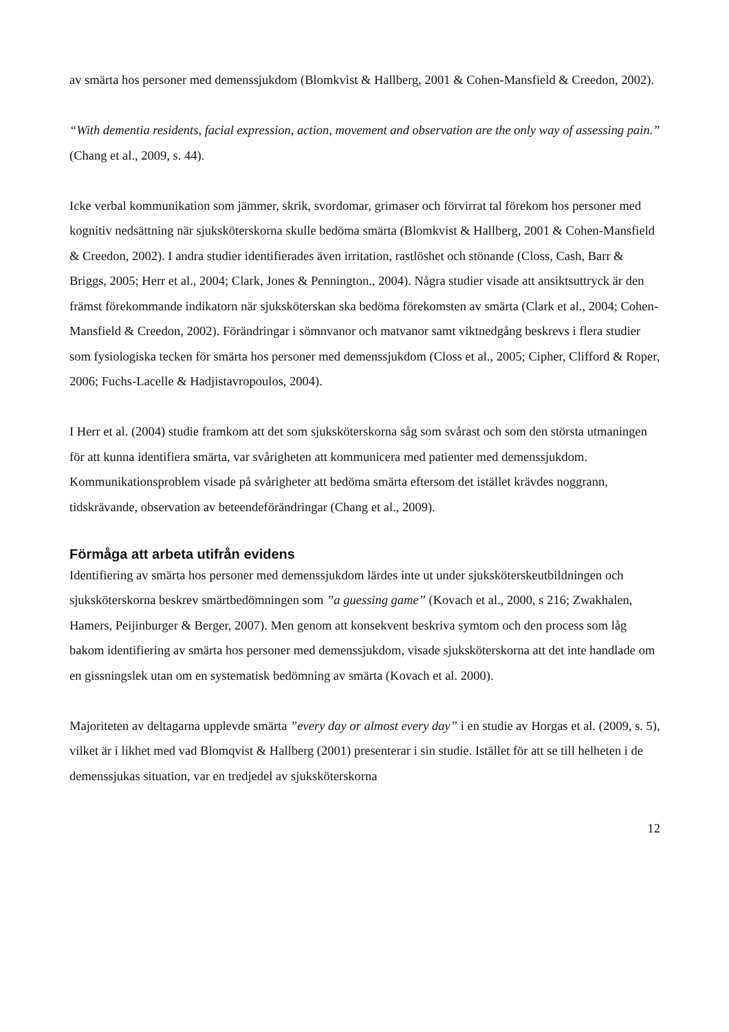av smärta hos personer med demenssjukdom (Blomkvist & Hallberg, 2001 & Cohen-Mansfield & Creedon, 2002).
“With dementia residents, facial expression, action, movement and observation are the only way of assessing pain.” (Chang et al., 2009, s. 44).
Icke verbal kommunikation som jämmer, skrik, svordomar, grimaser och förvirrat tal förekom hos personer med kognitiv nedsättning när sjuksköterskorna skulle bedöma smärta (Blomkvist & Hallberg, 2001 & Cohen-Mansfield & Creedon, 2002). I andra studier identifierades även irritation, rastlöshet och stönande (Closs, Cash, Barr & Briggs, 2005; Herr et al., 2004; Clark, Jones & Pennington., 2004). Några studier visade att ansiktsuttryck är den främst förekommande indikatorn när sjuksköterskan ska bedöma förekomsten av smärta (Clark et al., 2004; Cohen-Mansfield & Creedon, 2002). Förändringar i sömnvanor och matvanor samt viktnedgång beskrevs i flera studier som fysiologiska tecken för smärta hos personer med demenssjukdom (Closs et al., 2005; Cipher, Clifford & Roper, 2006; Fuchs-Lacelle & Hadjistavropoulos, 2004).
I Herr et al. (2004) studie framkom att det som sjuksköterskorna såg som svårast och som den största utmaningen för att kunna identifiera smärta, var svårigheten att kommunicera med patienter med demenssjukdom. Kommunikationsproblem visade på svårigheter att bedöma smärta eftersom det istället krävdes noggrann, tidskrävande, observation av beteendeförändringar (Chang et al., 2009).
Förmåga att arbeta utifrån evidens
Identifiering av smärta hos personer med demenssjukdom lärdes inte ut under sjuksköterskeutbildningen och sjuksköterskorna beskrev smärtbedömningen som ”a guessing game” (Kovach et al., 2000, s 216; Zwakhalen, Hamers, Peijinburger & Berger, 2007). Men genom att konsekvent beskriva symtom och den process som låg bakom identifiering av smärta hos personer med demenssjukdom, visade sjuksköterskorna att det inte handlade om en gissningslek utan om en systematisk bedömning av smärta (Kovach et al. 2000).
Majoriteten av deltagarna upplevde smärta ”every day or almost every day” i en studie av Horgas et al. (2009, s. 5), vilket är i likhet med vad Blomqvist & Hallberg (2001) presenterar i sin studie. Istället för att se till helheten i de demenssjukas situation, var en tredjedel av sjuksköterskorna
12